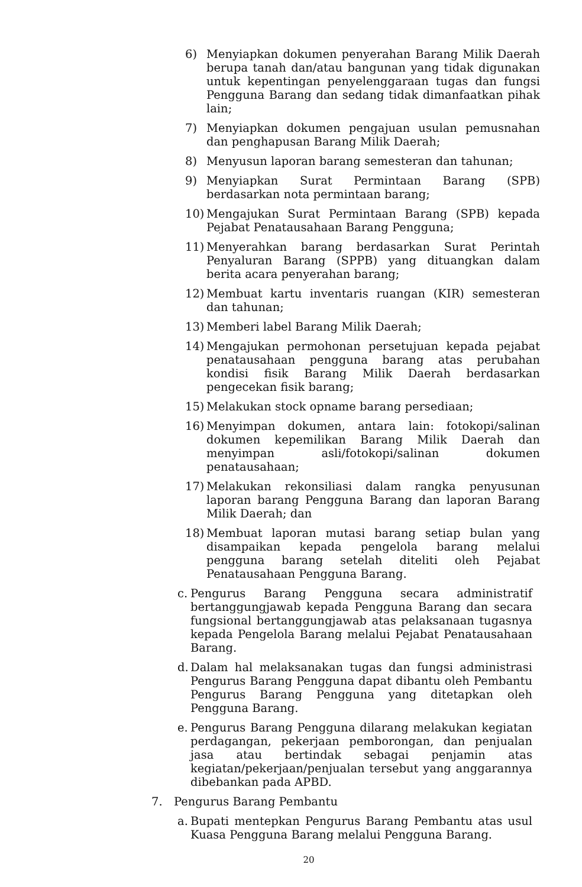6) Menyiapkan dokumen penyerahan Barang Milik Daerah berupa tanah dan/atau bangunan yang tidak digunakan untuk kepentingan penyelenggaraan tugas dan fungsi Pengguna Barang dan sedang tidak dimanfaatkan pihak lain;
7) Menyiapkan dokumen pengajuan usulan pemusnahan dan penghapusan Barang Milik Daerah;
8) Menyusun laporan barang semesteran dan tahunan;
9) Menyiapkan Surat Permintaan Barang (SPB) berdasarkan nota permintaan barang;
10) Mengajukan Surat Permintaan Barang (SPB) kepada Pejabat Penatausahaan Barang Pengguna;
11) Menyerahkan barang berdasarkan Surat Perintah Penyaluran Barang (SPPB) yang dituangkan dalam berita acara penyerahan barang;
12) Membuat kartu inventaris ruangan (KIR) semesteran dan tahunan;
13) Memberi label Barang Milik Daerah;
14) Mengajukan permohonan persetujuan kepada pejabat penatausahaan pengguna barang atas perubahan kondisi fisik Barang Milik Daerah berdasarkan pengecekan fisik barang;
15) Melakukan stock opname barang persediaan;
16) Menyimpan dokumen, antara lain: fotokopi/salinan dokumen kepemilikan Barang Milik Daerah dan menyimpan asli/fotokopi/salinan dokumen penatausahaan;
17) Melakukan rekonsiliasi dalam rangka penyusunan laporan barang Pengguna Barang dan laporan Barang Milik Daerah; dan
18) Membuat laporan mutasi barang setiap bulan yang disampaikan kepada pengelola barang melalui pengguna barang setelah diteliti oleh Pejabat Penatausahaan Pengguna Barang.
c. Pengurus Barang Pengguna secara administratif bertanggungjawab kepada Pengguna Barang dan secara fungsional bertanggungjawab atas pelaksanaan tugasnya kepada Pengelola Barang melalui Pejabat Penatausahaan Barang.
d. Dalam hal melaksanakan tugas dan fungsi administrasi Pengurus Barang Pengguna dapat dibantu oleh Pembantu Pengurus Barang Pengguna yang ditetapkan oleh Pengguna Barang.
e. Pengurus Barang Pengguna dilarang melakukan kegiatan perdagangan, pekerjaan pemborongan, dan penjualan jasa atau bertindak sebagai penjamin atas kegiatan/pekerjaan/penjualan tersebut yang anggarannya dibebankan pada APBD.
7. Pengurus Barang Pembantu
a. Bupati mentepkan Pengurus Barang Pembantu atas usul Kuasa Pengguna Barang melalui Pengguna Barang.
20